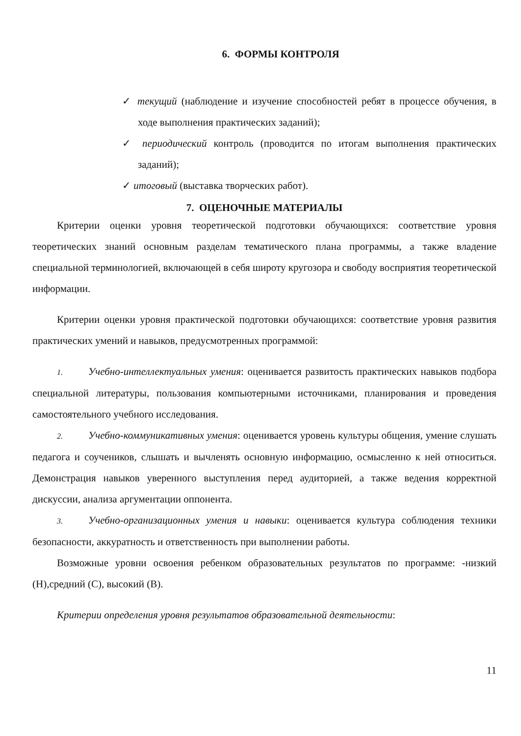6. ФОРМЫ КОНТРОЛЯ
✓ текущий (наблюдение и изучение способностей ребят в процессе обучения, в ходе выполнения практических заданий);
✓ периодический контроль (проводится по итогам выполнения практических заданий);
✓ итоговый (выставка творческих работ).
7. ОЦЕНОЧНЫЕ МАТЕРИАЛЫ
Критерии оценки уровня теоретической подготовки обучающихся: соответствие уровня теоретических знаний основным разделам тематического плана программы, а также владение специальной терминологией, включающей в себя широту кругозора и свободу восприятия теоретической информации.
Критерии оценки уровня практической подготовки обучающихся: соответствие уровня развития практических умений и навыков, предусмотренных программой:
1. Учебно-интеллектуальных умения: оценивается развитость практических навыков подбора специальной литературы, пользования компьютерными источниками, планирования и проведения самостоятельного учебного исследования.
2. Учебно-коммуникативных умения: оценивается уровень культуры общения, умение слушать педагога и соучеников, слышать и вычленять основную информацию, осмысленно к ней относиться. Демонстрация навыков уверенного выступления перед аудиторией, а также ведения корректной дискуссии, анализа аргументации оппонента.
3. Учебно-организационных умения и навыки: оценивается культура соблюдения техники безопасности, аккуратность и ответственность при выполнении работы.
Возможные уровни освоения ребенком образовательных результатов по программе: -низкий (Н),средний (С), высокий (В).
Критерии определения уровня результатов образовательной деятельности:
11